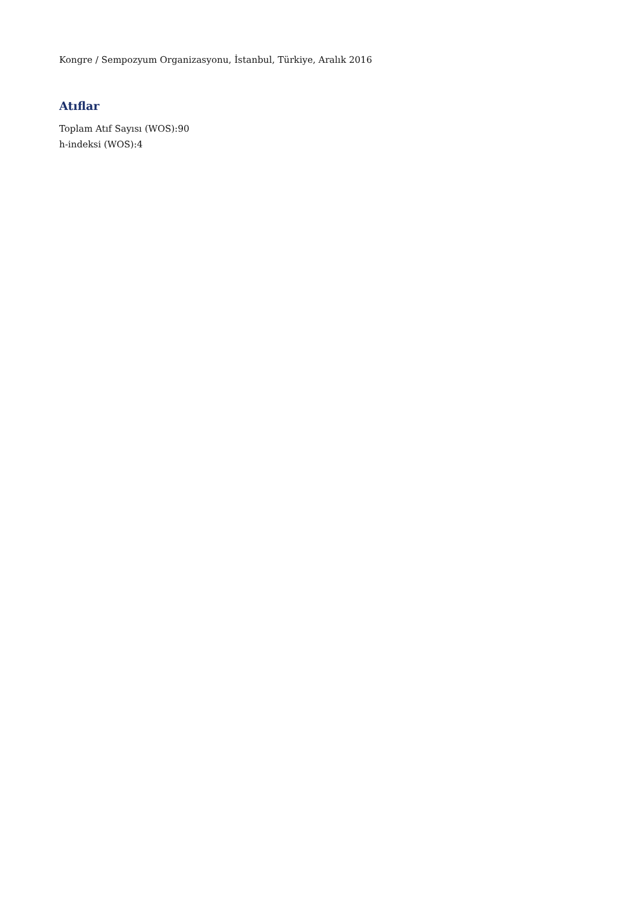Kongre / Sempozyum Organizasyonu, İstanbul, Türkiye, Aralık 2016
Atıflar
Toplam Atıf Sayısı (WOS):90
h-indeksi (WOS):4